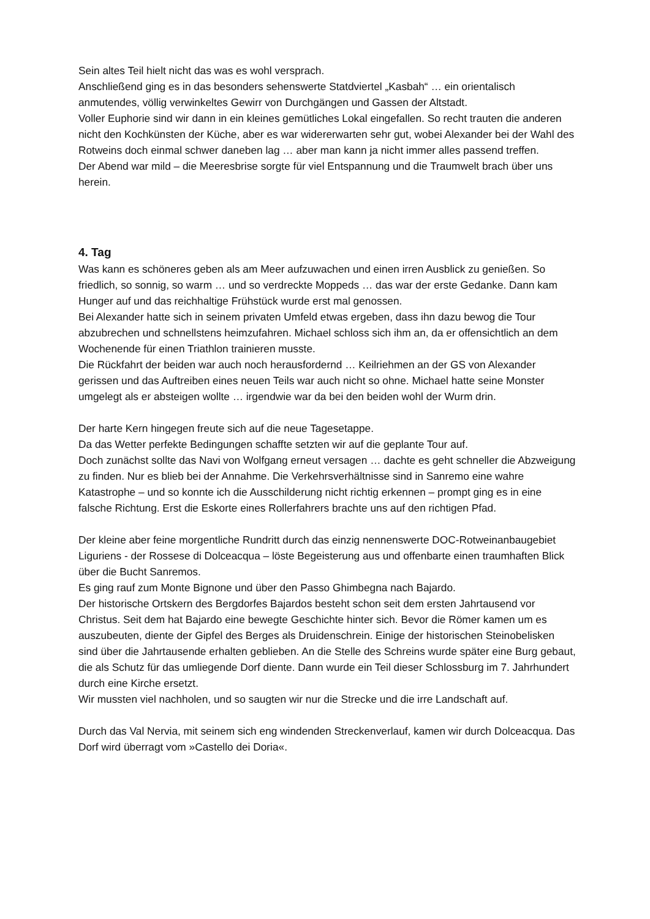Sein altes Teil hielt nicht das was es wohl versprach.
Anschließend ging es in das besonders sehenswerte Statdviertel „Kasbah“ … ein orientalisch anmutendes, völlig verwinkeltes Gewirr von Durchgängen und Gassen der Altstadt.
Voller Euphorie sind wir dann in ein kleines gemütliches Lokal eingefallen. So recht trauten die anderen nicht den Kochkünsten der Küche, aber es war widererwarten sehr gut, wobei Alexander bei der Wahl des Rotweins doch einmal schwer daneben lag … aber man kann ja nicht immer alles passend treffen.
Der Abend war mild – die Meeresbrise sorgte für viel Entspannung und die Traumwelt brach über uns herein.
4. Tag
Was kann es schöneres geben als am Meer aufzuwachen und einen irren Ausblick zu genießen. So friedlich, so sonnig, so warm … und so verdreckte Moppeds … das war der erste Gedanke. Dann kam Hunger auf und das reichhaltige Frühstück wurde erst mal genossen.
Bei Alexander hatte sich in seinem privaten Umfeld etwas ergeben, dass ihn dazu bewog die Tour abzubrechen und schnellstens heimzufahren. Michael schloss sich ihm an, da er offensichtlich an dem Wochenende für einen Triathlon trainieren musste.
Die Rückfahrt der beiden war auch noch herausfordernd … Keilriehmen an der GS von Alexander gerissen und das Auftreiben eines neuen Teils war auch nicht so ohne. Michael hatte seine Monster umgelegt als er absteigen wollte … irgendwie war da bei den beiden wohl der Wurm drin.
Der harte Kern hingegen freute sich auf die neue Tagesetappe.
Da das Wetter perfekte Bedingungen schaffte setzten wir auf die geplante Tour auf.
Doch zunächst sollte das Navi von Wolfgang erneut versagen … dachte es geht schneller die Abzweigung zu finden. Nur es blieb bei der Annahme. Die Verkehrsverhältnisse sind in Sanremo eine wahre Katastrophe – und so konnte ich die Ausschilderung nicht richtig erkennen – prompt ging es in eine falsche Richtung. Erst die Eskorte eines Rollerfahrers brachte uns auf den richtigen Pfad.
Der kleine aber feine morgentliche Rundritt durch das einzig nennenswerte DOC-Rotweinanbaugebiet Liguriens - der Rossese di Dolceacqua – löste Begeisterung aus und offenbarte einen traumhaften Blick über die Bucht Sanremos.
Es ging rauf zum Monte Bignone und über den Passo Ghimbegna nach Bajardo.
Der historische Ortskern des Bergdorfes Bajardos besteht schon seit dem ersten Jahrtausend vor Christus. Seit dem hat Bajardo eine bewegte Geschichte hinter sich. Bevor die Römer kamen um es auszubeuten, diente der Gipfel des Berges als Druidenschrein. Einige der historischen Steinobelisken sind über die Jahrtausende erhalten geblieben. An die Stelle des Schreins wurde später eine Burg gebaut, die als Schutz für das umliegende Dorf diente. Dann wurde ein Teil dieser Schlossburg im 7. Jahrhundert durch eine Kirche ersetzt.
Wir mussten viel nachholen, und so saugten wir nur die Strecke und die irre Landschaft auf.
Durch das Val Nervia, mit seinem sich eng windenden Streckenverlauf, kamen wir durch Dolceacqua. Das Dorf wird überragt vom »Castello dei Doria«.